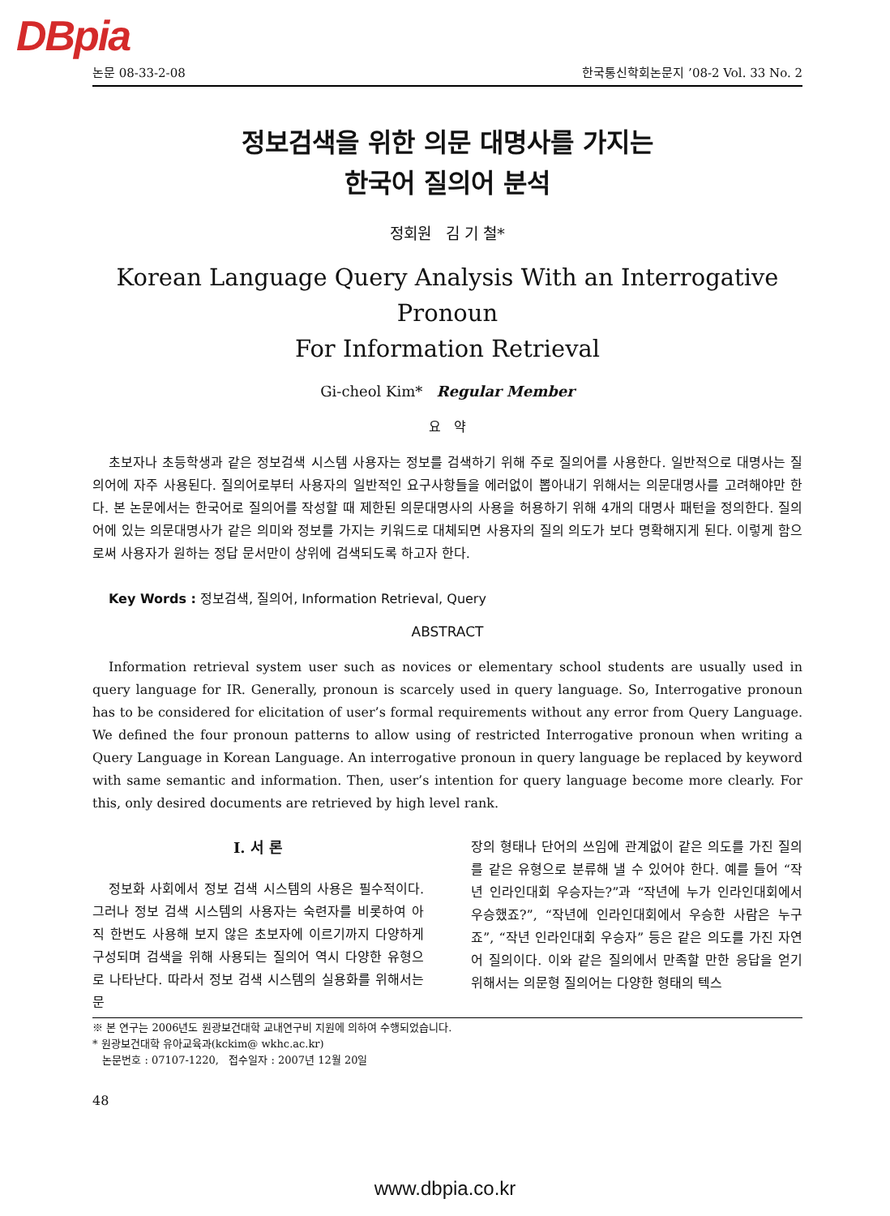DBpia
논문 08-33-2-08 한국통신학회논문지 ’08-2 Vol. 33 No. 2
정보검색을 위한 의문 대명사를 가지는
한국어 질의어 분석
정회원 김 기 철*
Korean Language Query Analysis With an Interrogative Pronoun
For Information Retrieval
Gi-cheol Kim* Regular Member
요 약
초보자나 초등학생과 같은 정보검색 시스템 사용자는 정보를 검색하기 위해 주로 질의어를 사용한다. 일반적으로 대명사는 질의어에 자주 사용된다. 질의어로부터 사용자의 일반적인 요구사항들을 에러없이 뽑아내기 위해서는 의문대명사를 고려해야만 한다. 본 논문에서는 한국어로 질의어를 작성할 때 제한된 의문대명사의 사용을 허용하기 위해 4개의 대명사 패턴을 정의한다. 질의어에 있는 의문대명사가 같은 의미와 정보를 가지는 키워드로 대체되면 사용자의 질의 의도가 보다 명확해지게 된다. 이렇게 함으로써 사용자가 원하는 정답 문서만이 상위에 검색되도록 하고자 한다.
Key Words : 정보검색, 질의어, Information Retrieval, Query
ABSTRACT
Information retrieval system user such as novices or elementary school students are usually used in query language for IR. Generally, pronoun is scarcely used in query language. So, Interrogative pronoun has to be considered for elicitation of user’s formal requirements without any error from Query Language. We defined the four pronoun patterns to allow using of restricted Interrogative pronoun when writing a Query Language in Korean Language. An interrogative pronoun in query language be replaced by keyword with same semantic and information. Then, user’s intention for query language become more clearly. For this, only desired documents are retrieved by high level rank.
Ⅰ. 서 론
정보화 사회에서 정보 검색 시스템의 사용은 필수적이다. 그러나 정보 검색 시스템의 사용자는 숙련자를 비롯하여 아직 한번도 사용해 보지 않은 초보자에 이르기까지 다양하게 구성되며 검색을 위해 사용되는 질의어 역시 다양한 유형으로 나타난다. 따라서 정보 검색 시스템의 실용화를 위해서는 문
장의 형태나 단어의 쓰임에 관계없이 같은 의도를 가진 질의를 같은 유형으로 분류해 낼 수 있어야 한다. 예를 들어 “작년 인라인대회 우승자는?”과 “작년에 누가 인라인대회에서 우승했죠?”, “작년에 인라인대회에서 우승한 사람은 누구죠”, “작년 인라인대회 우승자” 등은 같은 의도를 가진 자연어 질의이다. 이와 같은 질의에서 만족할 만한 응답을 얻기 위해서는 의문형 질의어는 다양한 형태의 텍스
※ 본 연구는 2006년도 원광보건대학 교내연구비 지원에 의하여 수행되었습니다.
* 원광보건대학 유아교육과(kckim@ wkhc.ac.kr)
논문번호 : 07107-1220, 접수일자 : 2007년 12월 20일
48
www.dbpia.co.kr